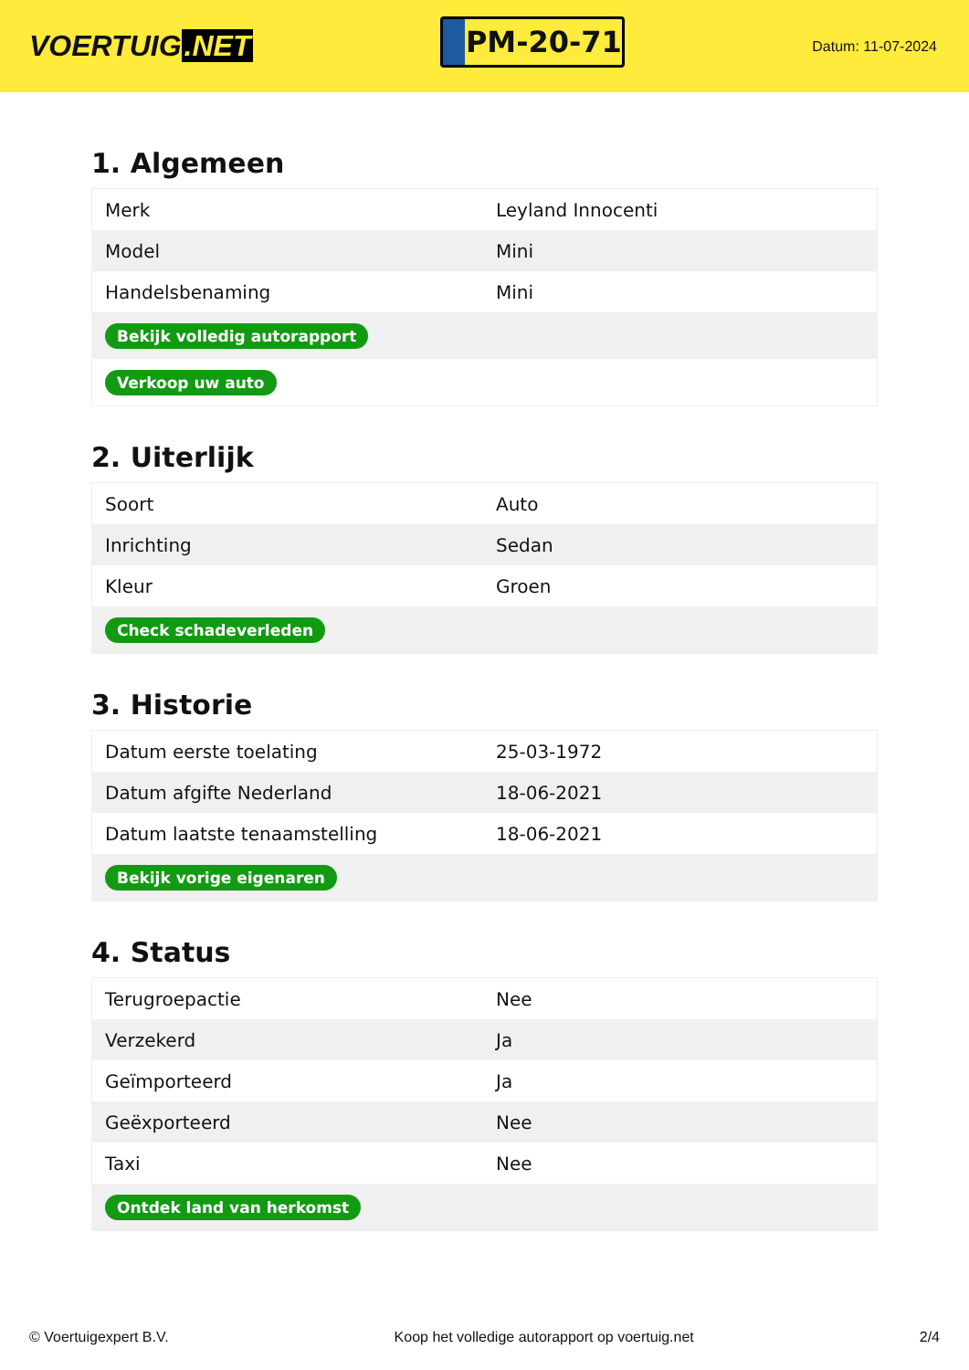VOERTUIG.NET
PM-20-71
Datum: 11-07-2024
1. Algemeen
| Merk | Leyland Innocenti |
| Model | Mini |
| Handelsbenaming | Mini |
| Bekijk volledig autorapport | |
| Verkoop uw auto | |
2. Uiterlijk
| Soort | Auto |
| Inrichting | Sedan |
| Kleur | Groen |
| Check schadeverleden | |
3. Historie
| Datum eerste toelating | 25-03-1972 |
| Datum afgifte Nederland | 18-06-2021 |
| Datum laatste tenaamstelling | 18-06-2021 |
| Bekijk vorige eigenaren | |
4. Status
| Terugroepactie | Nee |
| Verzekerd | Ja |
| Geïmporteerd | Ja |
| Geëxporteerd | Nee |
| Taxi | Nee |
| Ontdek land van herkomst | |
© Voertuigexpert B.V. Koop het volledige autorapport op voertuig.net 2/4